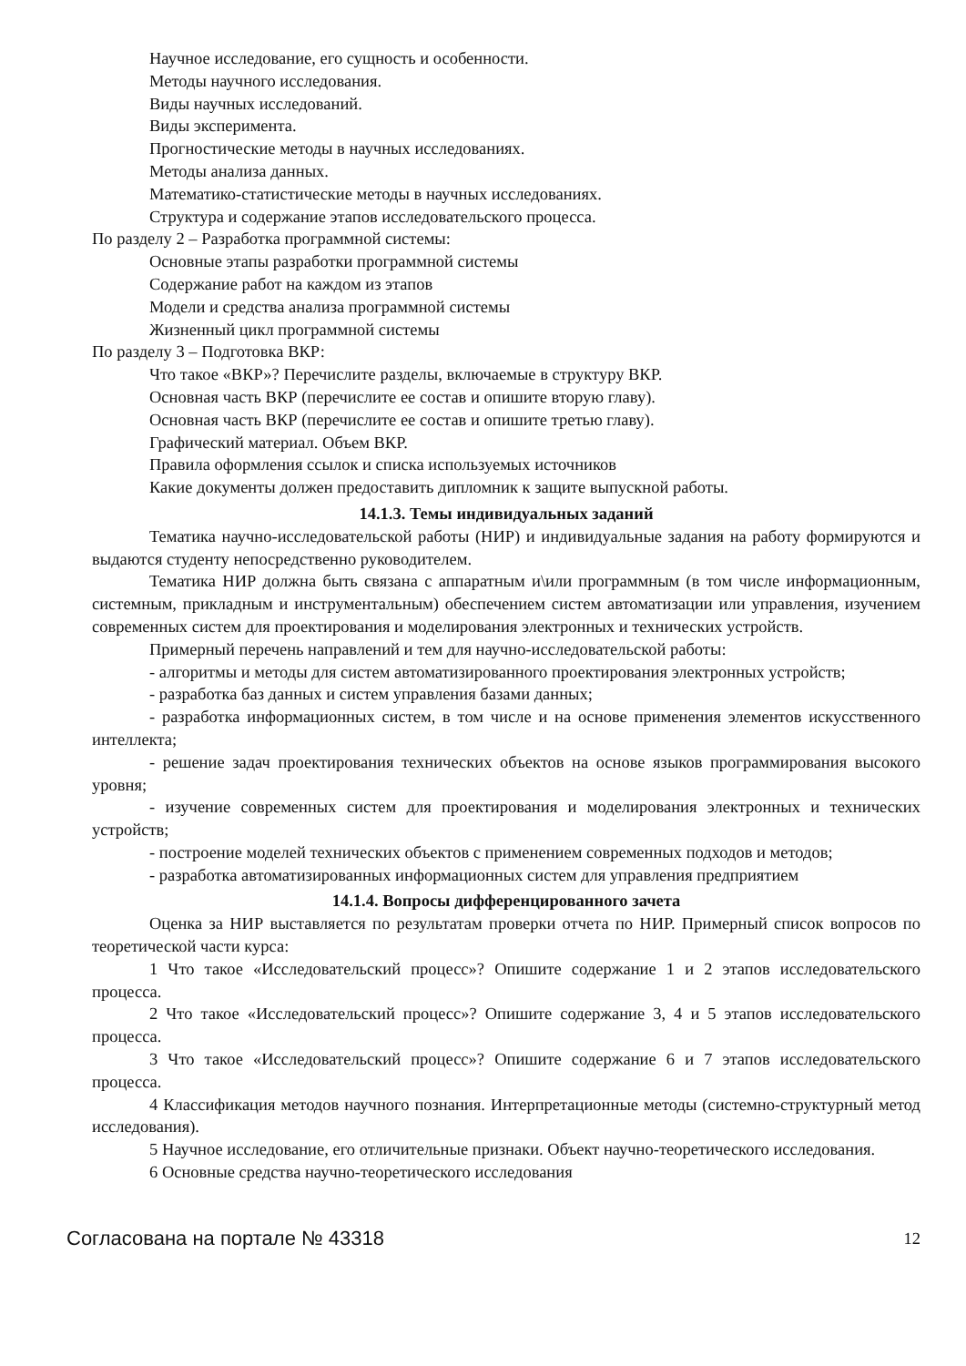Научное исследование, его сущность и особенности.
Методы научного исследования.
Виды научных исследований.
Виды эксперимента.
Прогностические методы в научных исследованиях.
Методы анализа данных.
Математико-статистические методы в научных исследованиях.
Структура и содержание этапов исследовательского процесса.
По разделу 2 – Разработка программной системы:
Основные этапы разработки программной системы
Содержание работ на каждом из этапов
Модели и средства анализа программной системы
Жизненный цикл программной системы
По разделу 3 – Подготовка ВКР:
Что такое «ВКР»? Перечислите разделы, включаемые в структуру ВКР.
Основная часть ВКР (перечислите ее состав и опишите вторую главу).
Основная часть ВКР (перечислите ее состав и опишите третью главу).
Графический материал. Объем ВКР.
Правила оформления ссылок и списка используемых источников
Какие документы должен предоставить дипломник к защите выпускной работы.
14.1.3. Темы индивидуальных заданий
Тематика научно-исследовательской работы (НИР) и индивидуальные задания на работу формируются и выдаются студенту непосредственно руководителем.
Тематика НИР должна быть связана с аппаратным и\или программным (в том числе информационным, системным, прикладным и инструментальным) обеспечением систем автоматизации или управления, изучением современных систем для проектирования и моделирования электронных и технических устройств.
Примерный перечень направлений и тем для научно-исследовательской работы:
- алгоритмы и методы для систем автоматизированного проектирования электронных устройств;
- разработка баз данных и систем управления базами данных;
- разработка информационных систем, в том числе и на основе применения элементов искусственного интеллекта;
- решение задач проектирования технических объектов на основе языков программирования высокого уровня;
- изучение современных систем для проектирования и моделирования электронных и технических устройств;
- построение моделей технических объектов с применением современных подходов и методов;
- разработка автоматизированных информационных систем для управления предприятием
14.1.4. Вопросы дифференцированного зачета
Оценка за НИР выставляется по результатам проверки отчета по НИР. Примерный список вопросов по теоретической части курса:
1 Что такое «Исследовательский процесс»? Опишите содержание 1 и 2 этапов исследовательского процесса.
2 Что такое «Исследовательский процесс»? Опишите содержание 3, 4 и 5 этапов исследовательского процесса.
3 Что такое «Исследовательский процесс»? Опишите содержание 6 и 7 этапов исследовательского процесса.
4 Классификация методов научного познания. Интерпретационные методы (системно-структурный метод исследования).
5 Научное исследование, его отличительные признаки. Объект научно-теоретического исследования.
6 Основные средства научно-теоретического исследования
Согласована на портале № 43318 12